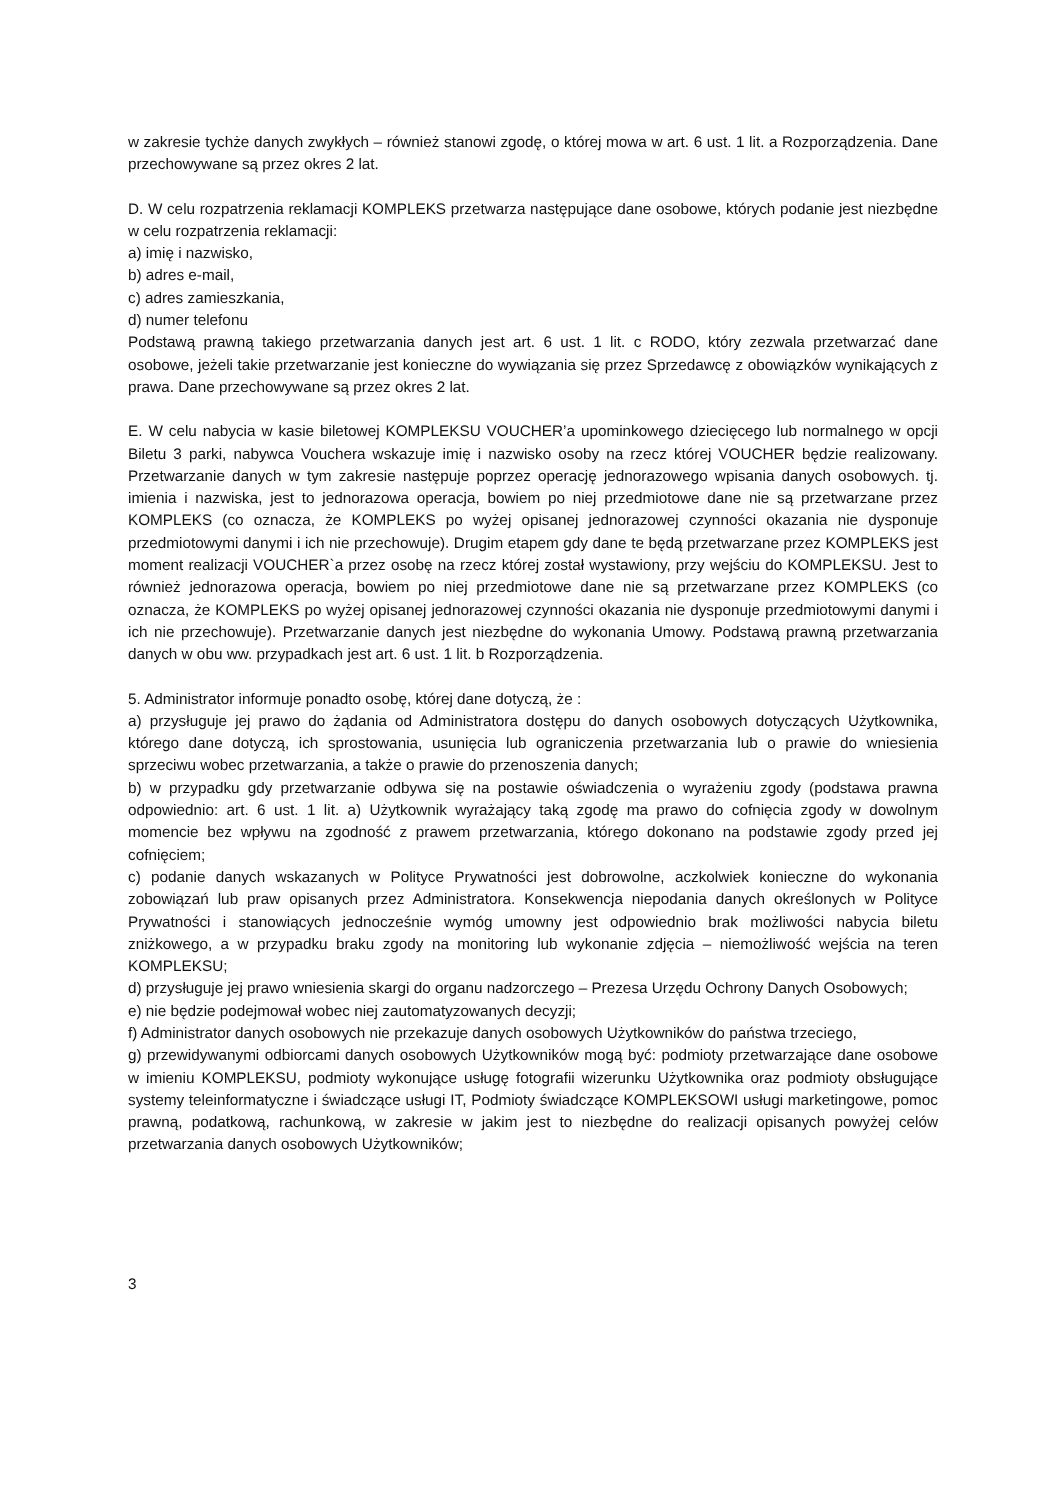w zakresie tychże danych zwykłych – również stanowi zgodę, o której mowa w art. 6 ust. 1 lit. a Rozporządzenia. Dane przechowywane są przez okres 2 lat.
D. W celu rozpatrzenia reklamacji KOMPLEKS przetwarza następujące dane osobowe, których podanie jest niezbędne w celu rozpatrzenia reklamacji:
a) imię i nazwisko,
b) adres e-mail,
c) adres zamieszkania,
d) numer telefonu
Podstawą prawną takiego przetwarzania danych jest art. 6 ust. 1 lit. c RODO, który zezwala przetwarzać dane osobowe, jeżeli takie przetwarzanie jest konieczne do wywiązania się przez Sprzedawcę z obowiązków wynikających z prawa. Dane przechowywane są przez okres 2 lat.
E. W celu nabycia w kasie biletowej KOMPLEKSU VOUCHER’a upominkowego dziecięcego lub normalnego w opcji Biletu 3 parki, nabywca Vouchera wskazuje imię i nazwisko osoby na rzecz której VOUCHER będzie realizowany. Przetwarzanie danych w tym zakresie następuje poprzez operację jednorazowego wpisania danych osobowych. tj. imienia i nazwiska, jest to jednorazowa operacja, bowiem po niej przedmiotowe dane nie są przetwarzane przez KOMPLEKS (co oznacza, że KOMPLEKS po wyżej opisanej jednorazowej czynności okazania nie dysponuje przedmiotowymi danymi i ich nie przechowuje). Drugim etapem gdy dane te będą przetwarzane przez KOMPLEKS jest moment realizacji VOUCHER`a przez osobę na rzecz której został wystawiony, przy wejściu do KOMPLEKSU. Jest to również jednorazowa operacja, bowiem po niej przedmiotowe dane nie są przetwarzane przez KOMPLEKS (co oznacza, że KOMPLEKS po wyżej opisanej jednorazowej czynności okazania nie dysponuje przedmiotowymi danymi i ich nie przechowuje). Przetwarzanie danych jest niezbędne do wykonania Umowy. Podstawą prawną przetwarzania danych w obu ww. przypadkach jest art. 6 ust. 1 lit. b Rozporządzenia.
5. Administrator informuje ponadto osobę, której dane dotyczą, że :
a) przysługuje jej prawo do żądania od Administratora dostępu do danych osobowych dotyczących Użytkownika, którego dane dotyczą, ich sprostowania, usunięcia lub ograniczenia przetwarzania lub o prawie do wniesienia sprzeciwu wobec przetwarzania, a także o prawie do przenoszenia danych;
b) w przypadku gdy przetwarzanie odbywa się na postawie oświadczenia o wyrażeniu zgody (podstawa prawna odpowiednio: art. 6 ust. 1 lit. a) Użytkownik wyrażający taką zgodę ma prawo do cofnięcia zgody w dowolnym momencie bez wpływu na zgodność z prawem przetwarzania, którego dokonano na podstawie zgody przed jej cofnięciem;
c) podanie danych wskazanych w Polityce Prywatności jest dobrowolne, aczkolwiek konieczne do wykonania zobowiązań lub praw opisanych przez Administratora. Konsekwencja niepodania danych określonych w Polityce Prywatności i stanowiących jednocześnie wymóg umowny jest odpowiednio brak możliwości nabycia biletu zniżkowego, a w przypadku braku zgody na monitoring lub wykonanie zdjęcia – niemożliwość wejścia na teren KOMPLEKSU;
d) przysługuje jej prawo wniesienia skargi do organu nadzorczego – Prezesa Urzędu Ochrony Danych Osobowych;
e) nie będzie podejmował wobec niej zautomatyzowanych decyzji;
f) Administrator danych osobowych nie przekazuje danych osobowych Użytkowników do państwa trzeciego,
g) przewidywanymi odbiorcami danych osobowych Użytkowników mogą być: podmioty przetwarzające dane osobowe w imieniu KOMPLEKSU, podmioty wykonujące usługę fotografii wizerunku Użytkownika oraz podmioty obsługujące systemy teleinformatyczne i świadczące usługi IT, Podmioty świadczące KOMPLEKSOWI usługi marketingowe, pomoc prawną, podatkową, rachunkową, w zakresie w jakim jest to niezbędne do realizacji opisanych powyżej celów przetwarzania danych osobowych Użytkowników;
3